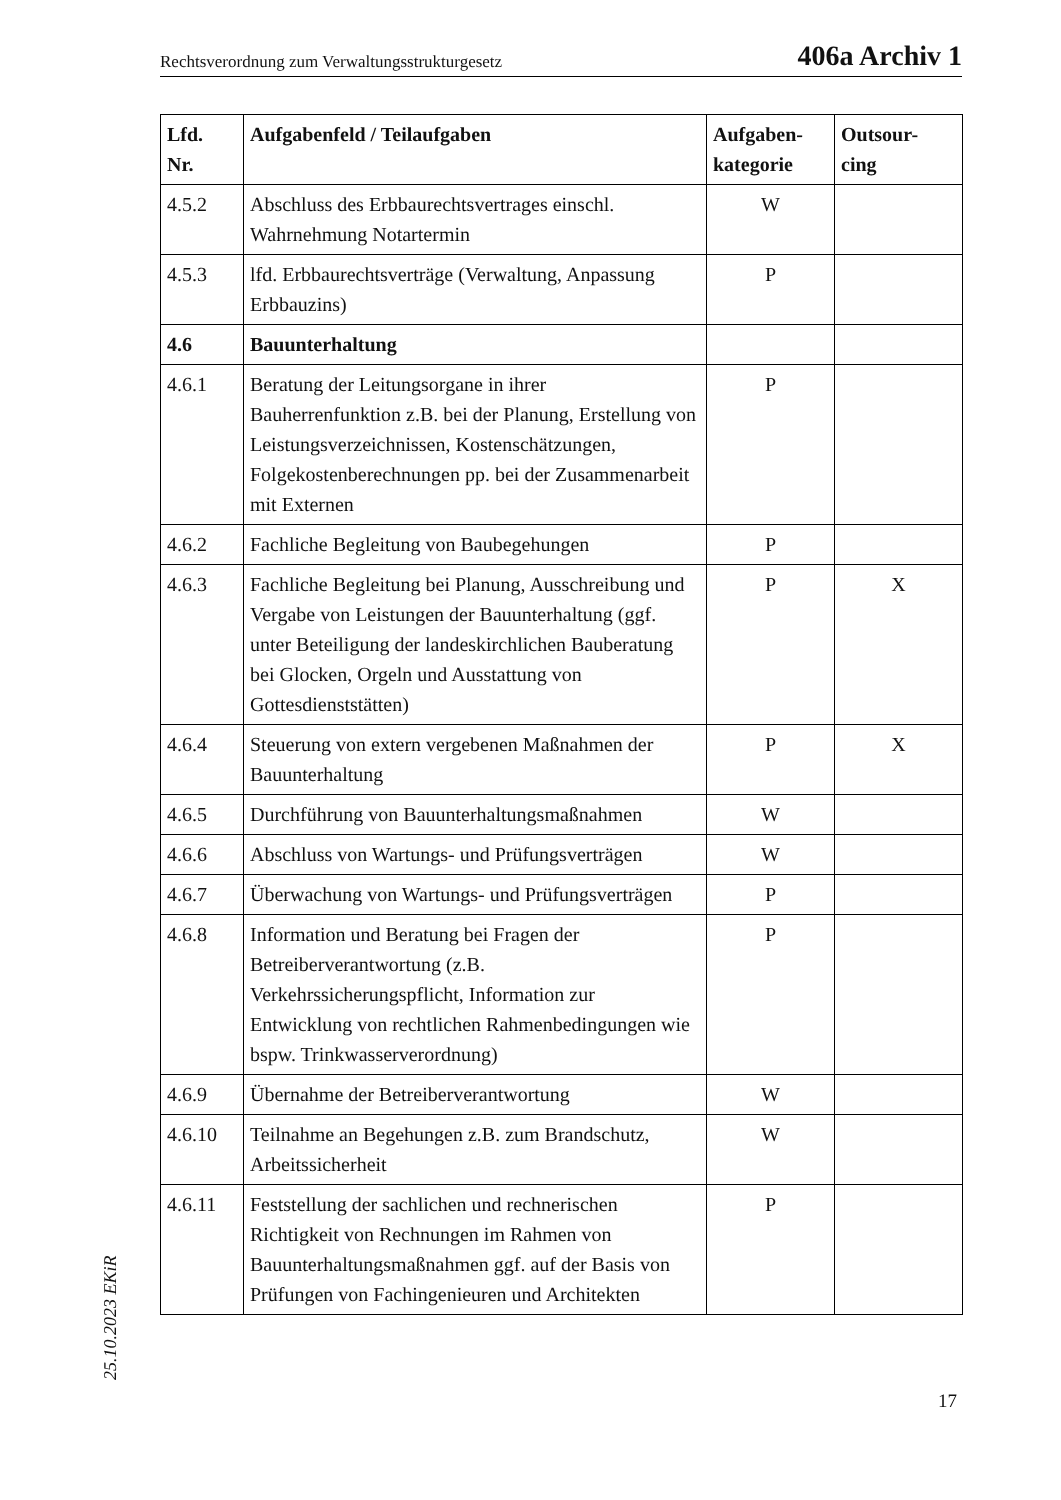Rechtsverordnung zum Verwaltungsstrukturgesetz 406a Archiv 1
| Lfd. Nr. | Aufgabenfeld / Teilaufgaben | Aufgaben- kategorie | Outsour- cing |
| --- | --- | --- | --- |
| 4.5.2 | Abschluss des Erbbaurechtsvertrages einschl. Wahrnehmung Notartermin | W | |
| 4.5.3 | lfd. Erbbaurechtsverträge (Verwaltung, Anpassung Erbbauzins) | P | |
| 4.6 | Bauunterhaltung | | |
| 4.6.1 | Beratung der Leitungsorgane in ihrer Bauherrenfunktion z.B. bei der Planung, Erstellung von Leistungsverzeichnissen, Kostenschätzungen, Folgekostenberechnungen pp. bei der Zusammenarbeit mit Externen | P | |
| 4.6.2 | Fachliche Begleitung von Baubegehungen | P | |
| 4.6.3 | Fachliche Begleitung bei Planung, Ausschreibung und Vergabe von Leistungen der Bauunterhaltung (ggf. unter Beteiligung der landeskirchlichen Bauberatung bei Glocken, Orgeln und Ausstattung von Gottesdienststätten) | P | X |
| 4.6.4 | Steuerung von extern vergebenen Maßnahmen der Bauunterhaltung | P | X |
| 4.6.5 | Durchführung von Bauunterhaltungsmaßnahmen | W | |
| 4.6.6 | Abschluss von Wartungs- und Prüfungsverträgen | W | |
| 4.6.7 | Überwachung von Wartungs- und Prüfungsverträgen | P | |
| 4.6.8 | Information und Beratung bei Fragen der Betreiberverantwortung (z.B. Verkehrssicherungspflicht, Information zur Entwicklung von rechtlichen Rahmenbedingungen wie bspw. Trinkwasserverordnung) | P | |
| 4.6.9 | Übernahme der Betreiberverantwortung | W | |
| 4.6.10 | Teilnahme an Begehungen z.B. zum Brandschutz, Arbeitssicherheit | W | |
| 4.6.11 | Feststellung der sachlichen und rechnerischen Richtigkeit von Rechnungen im Rahmen von Bauunterhaltungsmaßnahmen ggf. auf der Basis von Prüfungen von Fachingenieuren und Architekten | P | |
25.10.2023 EKiR
17